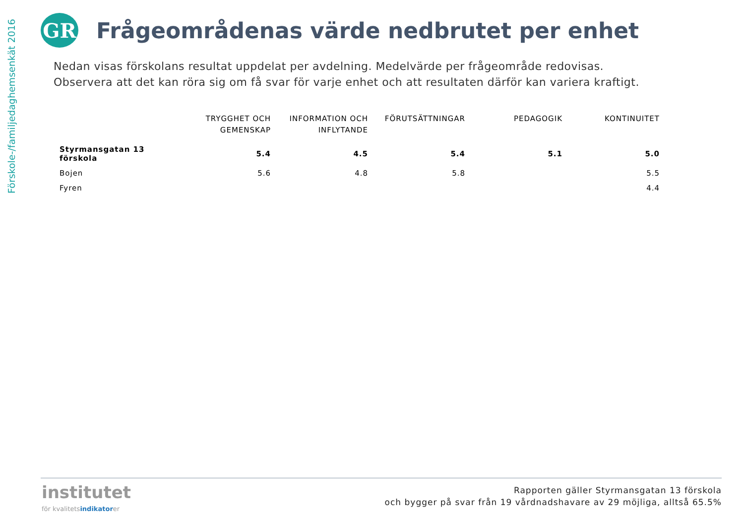Förskole-/familjedaghemsenkät 2016
GR
Frågeområdenas värde nedbrutet per enhet
Nedan visas förskolans resultat uppdelat per avdelning. Medelvärde per frågeområde redovisas.
Observera att det kan röra sig om få svar för varje enhet och att resultaten därför kan variera kraftigt.
| | TRYGGHET OCH GEMENSKAP | INFORMATION OCH INFLYTANDE | FÖRUTSÄTTNINGAR | PEDAGOGIK | KONTINUITET |
| --- | --- | --- | --- | --- | --- |
| Styrmansgatan 13 förskola | 5.4 | 4.5 | 5.4 | 5.1 | 5.0 |
| Bojen | 5.6 | 4.8 | 5.8 | | 5.5 |
| Fyren | | | | | 4.4 |
institutet
för kvalitetsindikatorer
Rapporten gäller Styrmansgatan 13 förskola
och bygger på svar från 19 vårdnadshavare av 29 möjliga, alltså 65.5%